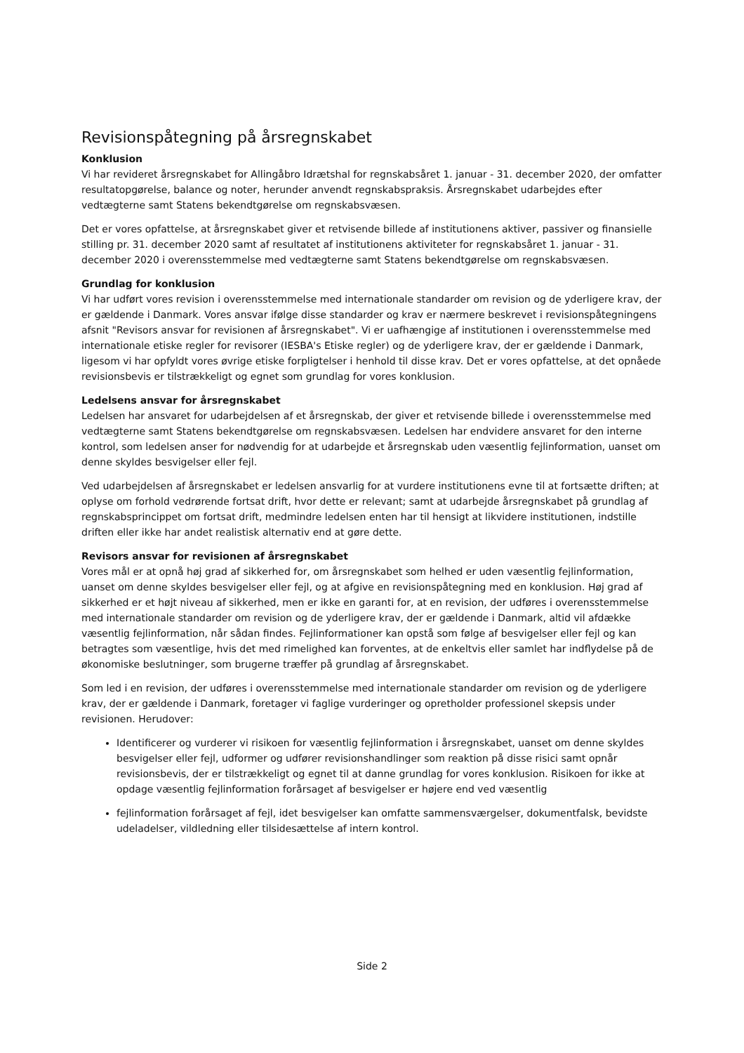Revisionspåtegning på årsregnskabet
Konklusion
Vi har revideret årsregnskabet for Allingåbro Idrætshal for regnskabsåret 1. januar - 31. december 2020, der omfatter resultatopgørelse, balance og noter, herunder anvendt regnskabspraksis. Årsregnskabet udarbejdes efter vedtægterne samt Statens bekendtgørelse om regnskabsvæsen.
Det er vores opfattelse, at årsregnskabet giver et retvisende billede af institutionens aktiver, passiver og finansielle stilling pr. 31. december 2020 samt af resultatet af institutionens aktiviteter for regnskabsåret 1. januar - 31. december 2020 i overensstemmelse med vedtægterne samt Statens bekendtgørelse om regnskabsvæsen.
Grundlag for konklusion
Vi har udført vores revision i overensstemmelse med internationale standarder om revision og de yderligere krav, der er gældende i Danmark. Vores ansvar ifølge disse standarder og krav er nærmere beskrevet i revisionspåtegningens afsnit "Revisors ansvar for revisionen af årsregnskabet". Vi er uafhængige af institutionen i overensstemmelse med internationale etiske regler for revisorer (IESBA's Etiske regler) og de yderligere krav, der er gældende i Danmark, ligesom vi har opfyldt vores øvrige etiske forpligtelser i henhold til disse krav. Det er vores opfattelse, at det opnåede revisionsbevis er tilstrækkeligt og egnet som grundlag for vores konklusion.
Ledelsens ansvar for årsregnskabet
Ledelsen har ansvaret for udarbejdelsen af et årsregnskab, der giver et retvisende billede i overensstemmelse med vedtægterne samt Statens bekendtgørelse om regnskabsvæsen. Ledelsen har endvidere ansvaret for den interne kontrol, som ledelsen anser for nødvendig for at udarbejde et årsregnskab uden væsentlig fejlinformation, uanset om denne skyldes besvigelser eller fejl.
Ved udarbejdelsen af årsregnskabet er ledelsen ansvarlig for at vurdere institutionens evne til at fortsætte driften; at oplyse om forhold vedrørende fortsat drift, hvor dette er relevant; samt at udarbejde årsregnskabet på grundlag af regnskabsprincippet om fortsat drift, medmindre ledelsen enten har til hensigt at likvidere institutionen, indstille driften eller ikke har andet realistisk alternativ end at gøre dette.
Revisors ansvar for revisionen af årsregnskabet
Vores mål er at opnå høj grad af sikkerhed for, om årsregnskabet som helhed er uden væsentlig fejlinformation, uanset om denne skyldes besvigelser eller fejl, og at afgive en revisionspåtegning med en konklusion. Høj grad af sikkerhed er et højt niveau af sikkerhed, men er ikke en garanti for, at en revision, der udføres i overensstemmelse med internationale standarder om revision og de yderligere krav, der er gældende i Danmark, altid vil afdække væsentlig fejlinformation, når sådan findes. Fejlinformationer kan opstå som følge af besvigelser eller fejl og kan betragtes som væsentlige, hvis det med rimelighed kan forventes, at de enkeltvis eller samlet har indflydelse på de økonomiske beslutninger, som brugerne træffer på grundlag af årsregnskabet.
Som led i en revision, der udføres i overensstemmelse med internationale standarder om revision og de yderligere krav, der er gældende i Danmark, foretager vi faglige vurderinger og opretholder professionel skepsis under revisionen. Herudover:
Identificerer og vurderer vi risikoen for væsentlig fejlinformation i årsregnskabet, uanset om denne skyldes besvigelser eller fejl, udformer og udfører revisionshandlinger som reaktion på disse risici samt opnår revisionsbevis, der er tilstrækkeligt og egnet til at danne grundlag for vores konklusion. Risikoen for ikke at opdage væsentlig fejlinformation forårsaget af besvigelser er højere end ved væsentlig
fejlinformation forårsaget af fejl, idet besvigelser kan omfatte sammensværgelser, dokumentfalsk, bevidste udeladelser, vildledning eller tilsidesættelse af intern kontrol.
Side 2